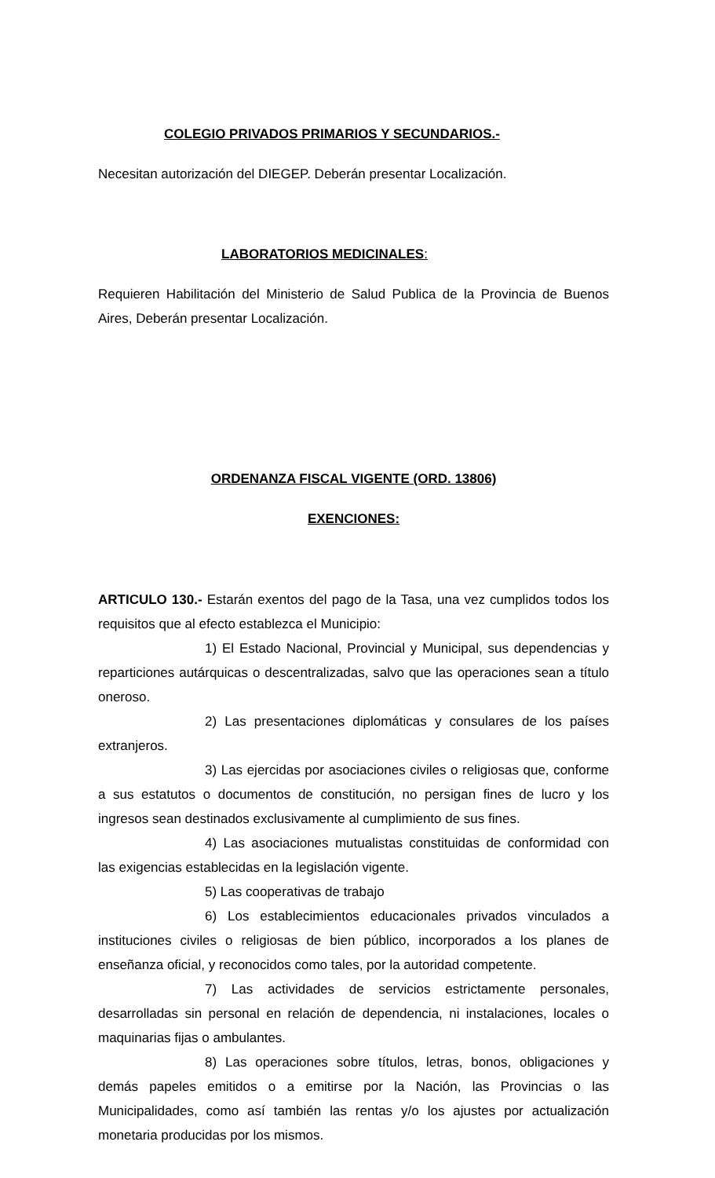COLEGIO PRIVADOS PRIMARIOS Y SECUNDARIOS.-
Necesitan autorización del DIEGEP. Deberán presentar Localización.
LABORATORIOS MEDICINALES:
Requieren Habilitación del Ministerio de Salud Publica de la Provincia de Buenos Aires, Deberán presentar Localización.
ORDENANZA FISCAL VIGENTE (ORD. 13806)
EXENCIONES:
ARTICULO 130.- Estarán exentos del pago de la Tasa, una vez cumplidos todos los requisitos que al efecto establezca el Municipio:
1) El Estado Nacional, Provincial y Municipal, sus dependencias y reparticiones autárquicas o descentralizadas, salvo que las operaciones sean a título oneroso.
2) Las presentaciones diplomáticas y consulares de los países extranjeros.
3) Las ejercidas por asociaciones civiles o religiosas que, conforme a sus estatutos o documentos de constitución, no persigan fines de lucro y los ingresos sean destinados exclusivamente al cumplimiento de sus fines.
4) Las asociaciones mutualistas constituidas de conformidad con las exigencias establecidas en la legislación vigente.
5) Las cooperativas de trabajo
6) Los establecimientos educacionales privados vinculados a instituciones civiles o religiosas de bien público, incorporados a los planes de enseñanza oficial, y reconocidos como tales, por la autoridad competente.
7) Las actividades de servicios estrictamente personales, desarrolladas sin personal en relación de dependencia, ni instalaciones, locales o maquinarias fijas o ambulantes.
8) Las operaciones sobre títulos, letras, bonos, obligaciones y demás papeles emitidos o a emitirse por la Nación, las Provincias o las Municipalidades, como así también las rentas y/o los ajustes por actualización monetaria producidas por los mismos.